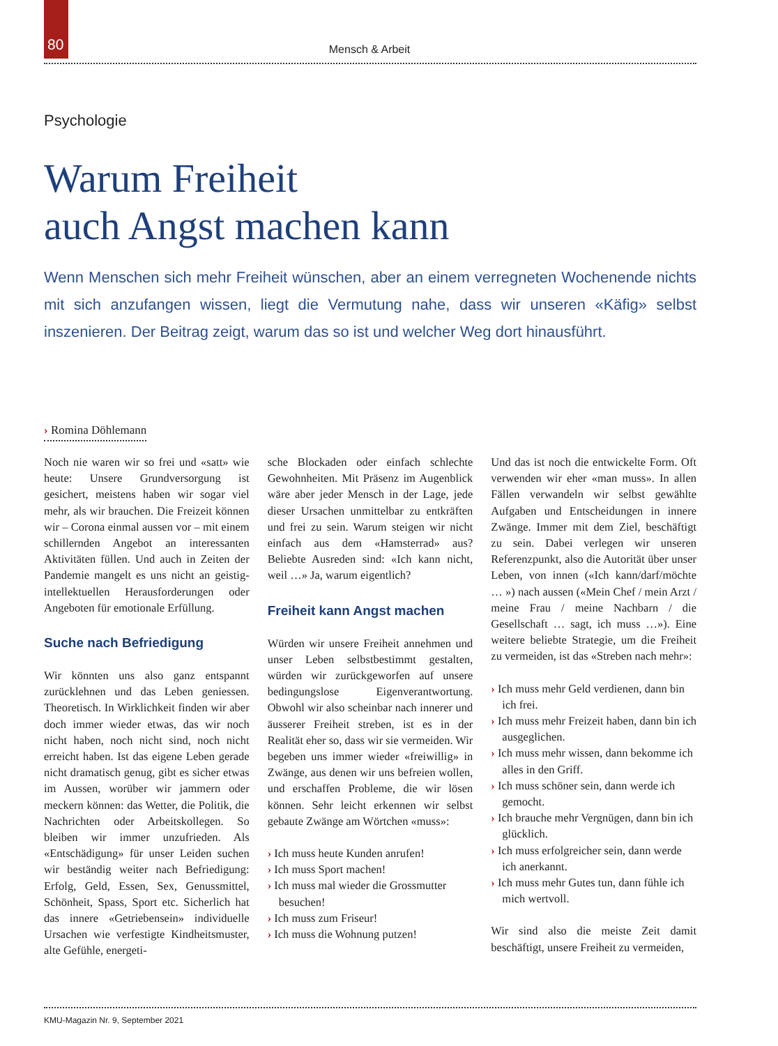80
Mensch & Arbeit
Psychologie
Warum Freiheit
auch Angst machen kann
Wenn Menschen sich mehr Freiheit wünschen, aber an einem verregneten Wochenende nichts mit sich anzufangen wissen, liegt die Vermutung nahe, dass wir unseren «Käfig» selbst inszenieren. Der Beitrag zeigt, warum das so ist und welcher Weg dort hinausführt.
› Romina Döhlemann
Noch nie waren wir so frei und «satt» wie heute: Unsere Grundversorgung ist gesichert, meistens haben wir sogar viel mehr, als wir brauchen. Die Freizeit können wir – Corona einmal aussen vor – mit einem schillernden Angebot an interessanten Aktivitäten füllen. Und auch in Zeiten der Pandemie mangelt es uns nicht an geistig-intellektuellen Herausforderungen oder Angeboten für emotionale Erfüllung.
Suche nach Befriedigung
Wir könnten uns also ganz entspannt zurücklehnen und das Leben geniessen. Theoretisch. In Wirklichkeit finden wir aber doch immer wieder etwas, das wir noch nicht haben, noch nicht sind, noch nicht erreicht haben. Ist das eigene Leben gerade nicht dramatisch genug, gibt es sicher etwas im Aussen, worüber wir jammern oder meckern können: das Wetter, die Politik, die Nachrichten oder Arbeitskollegen. So bleiben wir immer unzufrieden. Als «Entschädigung» für unser Leiden suchen wir beständig weiter nach Befriedigung: Erfolg, Geld, Essen, Sex, Genussmittel, Schönheit, Spass, Sport etc. Sicherlich hat das innere «Getriebensein» individuelle Ursachen wie verfestigte Kindheitsmuster, alte Gefühle, energeti-
sche Blockaden oder einfach schlechte Gewohnheiten. Mit Präsenz im Augenblick wäre aber jeder Mensch in der Lage, jede dieser Ursachen unmittelbar zu entkräften und frei zu sein. Warum steigen wir nicht einfach aus dem «Hamsterrad» aus? Beliebte Ausreden sind: «Ich kann nicht, weil …» Ja, warum eigentlich?
Freiheit kann Angst machen
Würden wir unsere Freiheit annehmen und unser Leben selbstbestimmt gestalten, würden wir zurückgeworfen auf unsere bedingungslose Eigenverantwortung. Obwohl wir also scheinbar nach innerer und äusserer Freiheit streben, ist es in der Realität eher so, dass wir sie vermeiden. Wir begeben uns immer wieder «freiwillig» in Zwänge, aus denen wir uns befreien wollen, und erschaffen Probleme, die wir lösen können. Sehr leicht erkennen wir selbst gebaute Zwänge am Wörtchen «muss»:
› Ich muss heute Kunden anrufen!
› Ich muss Sport machen!
› Ich muss mal wieder die Grossmutter besuchen!
› Ich muss zum Friseur!
› Ich muss die Wohnung putzen!
Und das ist noch die entwickelte Form. Oft verwenden wir eher «man muss». In allen Fällen verwandeln wir selbst gewählte Aufgaben und Entscheidungen in innere Zwänge. Immer mit dem Ziel, beschäftigt zu sein. Dabei verlegen wir unseren Referenzpunkt, also die Autorität über unser Leben, von innen («Ich kann/darf/möchte … ») nach aussen («Mein Chef / mein Arzt / meine Frau / meine Nachbarn / die Gesellschaft … sagt, ich muss …»). Eine weitere beliebte Strategie, um die Freiheit zu vermeiden, ist das «Streben nach mehr»:
› Ich muss mehr Geld verdienen, dann bin ich frei.
› Ich muss mehr Freizeit haben, dann bin ich ausgeglichen.
› Ich muss mehr wissen, dann bekomme ich alles in den Griff.
› Ich muss schöner sein, dann werde ich gemocht.
› Ich brauche mehr Vergnügen, dann bin ich glücklich.
› Ich muss erfolgreicher sein, dann werde ich anerkannt.
› Ich muss mehr Gutes tun, dann fühle ich mich wertvoll.
Wir sind also die meiste Zeit damit beschäftigt, unsere Freiheit zu vermeiden,
KMU-Magazin Nr. 9, September 2021